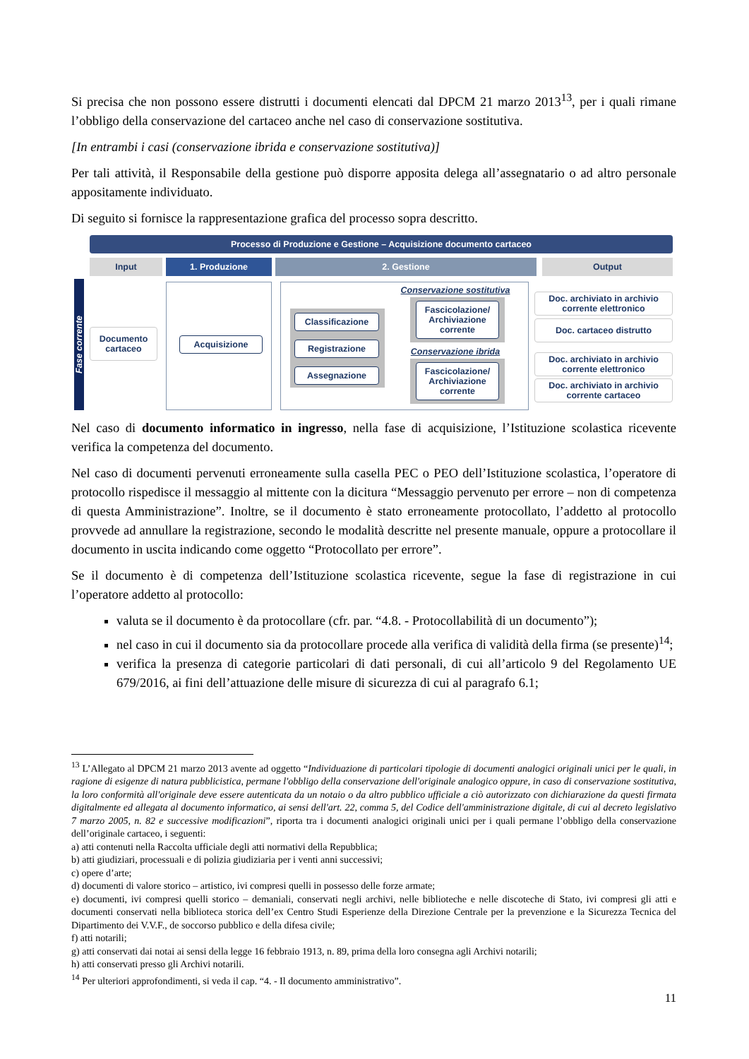Si precisa che non possono essere distrutti i documenti elencati dal DPCM 21 marzo 2013<sup>13</sup>, per i quali rimane l’obbligo della conservazione del cartaceo anche nel caso di conservazione sostitutiva.
[In entrambi i casi (conservazione ibrida e conservazione sostitutiva)]
Per tali attività, il Responsabile della gestione può disporre apposita delega all’assegnatario o ad altro personale appositamente individuato.
Di seguito si fornisce la rappresentazione grafica del processo sopra descritto.
Processo di Produzione e Gestione – Acquisizione documento cartaceo
Input 1. Produzione 2. Gestione Output
Fase corrente
Documento cartaceo
Acquisizione
Classificazione
Registrazione
Assegnazione
Conservazione sostitutiva
Fascicolazione/ Archiviazione corrente
Conservazione ibrida
Fascicolazione/ Archiviazione corrente
Doc. archiviato in archivio corrente elettronico
Doc. cartaceo distrutto
Doc. archiviato in archivio corrente elettronico
Doc. archiviato in archivio corrente cartaceo
Nel caso di documento informatico in ingresso, nella fase di acquisizione, l’Istituzione scolastica ricevente verifica la competenza del documento.
Nel caso di documenti pervenuti erroneamente sulla casella PEC o PEO dell’Istituzione scolastica, l’operatore di protocollo rispedisce il messaggio al mittente con la dicitura “Messaggio pervenuto per errore – non di competenza di questa Amministrazione”. Inoltre, se il documento è stato erroneamente protocollato, l’addetto al protocollo provvede ad annullare la registrazione, secondo le modalità descritte nel presente manuale, oppure a protocollare il documento in uscita indicando come oggetto “Protocollato per errore”.
Se il documento è di competenza dell’Istituzione scolastica ricevente, segue la fase di registrazione in cui l’operatore addetto al protocollo:
valuta se il documento è da protocollare (cfr. par. “4.8. - Protocollabilità di un documento”);
nel caso in cui il documento sia da protocollare procede alla verifica di validità della firma (se presente)<sup>14</sup>;
verifica la presenza di categorie particolari di dati personali, di cui all’articolo 9 del Regolamento UE 679/2016, ai fini dell’attuazione delle misure di sicurezza di cui al paragrafo 6.1;
<sup>13</sup> L’Allegato al DPCM 21 marzo 2013 avente ad oggetto “Individuazione di particolari tipologie di documenti analogici originali unici per le quali, in ragione di esigenze di natura pubblicistica, permane l'obbligo della conservazione dell'originale analogico oppure, in caso di conservazione sostitutiva, la loro conformità all'originale deve essere autenticata da un notaio o da altro pubblico ufficiale a ciò autorizzato con dichiarazione da questi firmata digitalmente ed allegata al documento informatico, ai sensi dell'art. 22, comma 5, del Codice dell'amministrazione digitale, di cui al decreto legislativo 7 marzo 2005, n. 82 e successive modificazioni”, riporta tra i documenti analogici originali unici per i quali permane l’obbligo della conservazione dell’originale cartaceo, i seguenti:
a) atti contenuti nella Raccolta ufficiale degli atti normativi della Repubblica;
b) atti giudiziari, processuali e di polizia giudiziaria per i venti anni successivi;
c) opere d’arte;
d) documenti di valore storico – artistico, ivi compresi quelli in possesso delle forze armate;
e) documenti, ivi compresi quelli storico – demaniali, conservati negli archivi, nelle biblioteche e nelle discoteche di Stato, ivi compresi gli atti e documenti conservati nella biblioteca storica dell’ex Centro Studi Esperienze della Direzione Centrale per la prevenzione e la Sicurezza Tecnica del Dipartimento dei V.V.F., de soccorso pubblico e della difesa civile;
f) atti notarili;
g) atti conservati dai notai ai sensi della legge 16 febbraio 1913, n. 89, prima della loro consegna agli Archivi notarili;
h) atti conservati presso gli Archivi notarili.
<sup>14</sup> Per ulteriori approfondimenti, si veda il cap. “4. - Il documento amministrativo”.
11